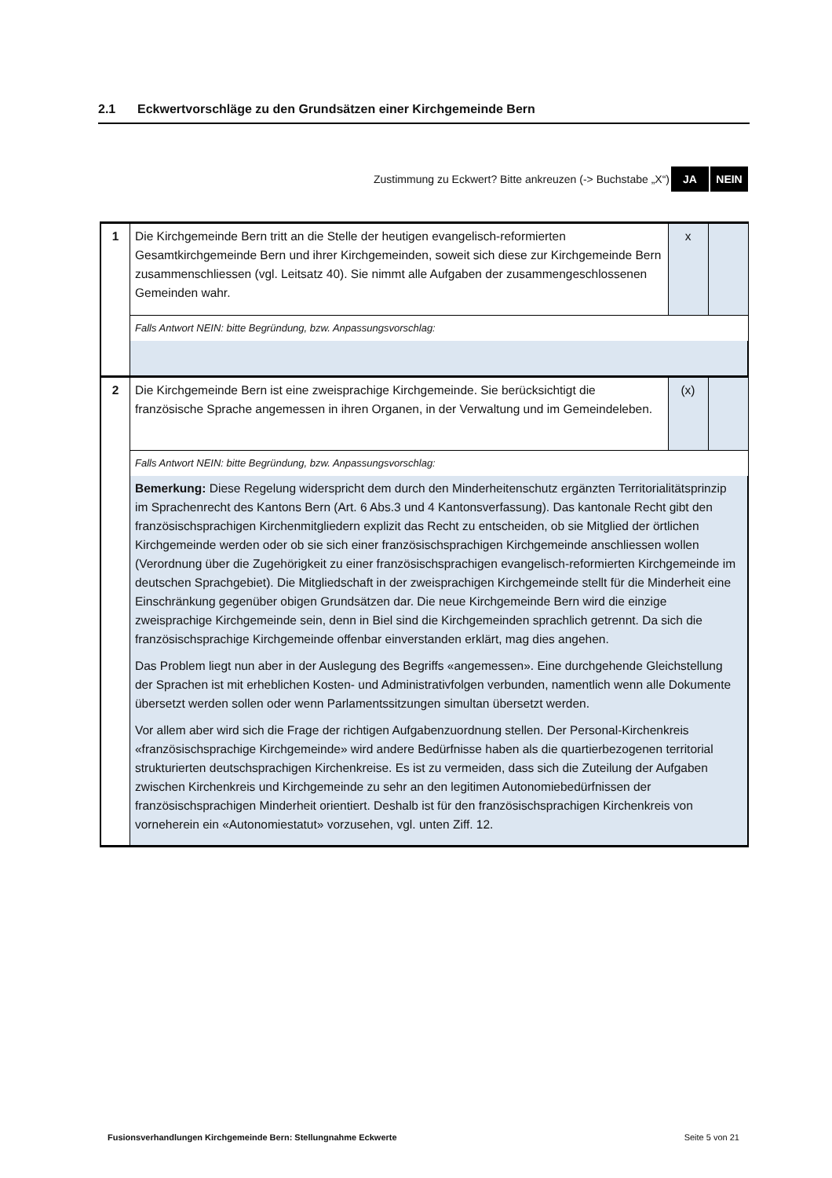2.1 Eckwertvorschläge zu den Grundsätzen einer Kirchgemeinde Bern
Zustimmung zu Eckwert? Bitte ankreuzen (-> Buchstabe „X“) JA NEIN
| 1 | Die Kirchgemeinde Bern tritt an die Stelle der heutigen evangelisch-reformierten Gesamtkirchgemeinde Bern und ihrer Kirchgemeinden, soweit sich diese zur Kirchgemeinde Bern zusammenschliessen (vgl. Leitsatz 40). Sie nimmt alle Aufgaben der zusammengeschlossenen Gemeinden wahr. | x | |
| | Falls Antwort NEIN: bitte Begründung, bzw. Anpassungsvorschlag: | | |
| 2 | Die Kirchgemeinde Bern ist eine zweisprachige Kirchgemeinde. Sie berücksichtigt die französische Sprache angemessen in ihren Organen, in der Verwaltung und im Gemeindeleben. | (x) | |
| | Falls Antwort NEIN: bitte Begründung, bzw. Anpassungsvorschlag: | | |
| | Bemerkung: Diese Regelung widerspricht dem durch den Minderheitenschutz ergänzten Territorialitätsprinzip im Sprachenrecht des Kantons Bern (Art. 6 Abs.3 und 4 Kantonsverfassung). Das kantonale Recht gibt den französischsprachigen Kirchenmitgliedern explizit das Recht zu entscheiden, ob sie Mitglied der örtlichen Kirchgemeinde werden oder ob sie sich einer französischsprachigen Kirchgemeinde anschliessen wollen (Verordnung über die Zugehörigkeit zu einer französischsprachigen evangelisch-reformierten Kirchgemeinde im deutschen Sprachgebiet). Die Mitgliedschaft in der zweisprachigen Kirchgemeinde stellt für die Minderheit eine Einschränkung gegenüber obigen Grundsätzen dar. Die neue Kirchgemeinde Bern wird die einzige zweisprachige Kirchgemeinde sein, denn in Biel sind die Kirchgemeinden sprachlich getrennt. Da sich die französischsprachige Kirchgemeinde offenbar einverstanden erklärt, mag dies angehen. Das Problem liegt nun aber in der Auslegung des Begriffs «angemessen». Eine durchgehende Gleichstellung der Sprachen ist mit erheblichen Kosten- und Administrativfolgen verbunden, namentlich wenn alle Dokumente übersetzt werden sollen oder wenn Parlamentssitzungen simultan übersetzt werden. Vor allem aber wird sich die Frage der richtigen Aufgabenzuordnung stellen. Der Personal-Kirchenkreis «französischsprachige Kirchgemeinde» wird andere Bedürfnisse haben als die quartierbezogenen territorial strukturierten deutschsprachigen Kirchenkreise. Es ist zu vermeiden, dass sich die Zuteilung der Aufgaben zwischen Kirchenkreis und Kirchgemeinde zu sehr an den legitimen Autonomiebedürfnissen der französischsprachigen Minderheit orientiert. Deshalb ist für den französischsprachigen Kirchenkreis von vorneherein ein «Autonomiestatut» vorzusehen, vgl. unten Ziff. 12. | | |
Fusionsverhandlungen Kirchgemeinde Bern: Stellungnahme Eckwerte Seite 5 von 21